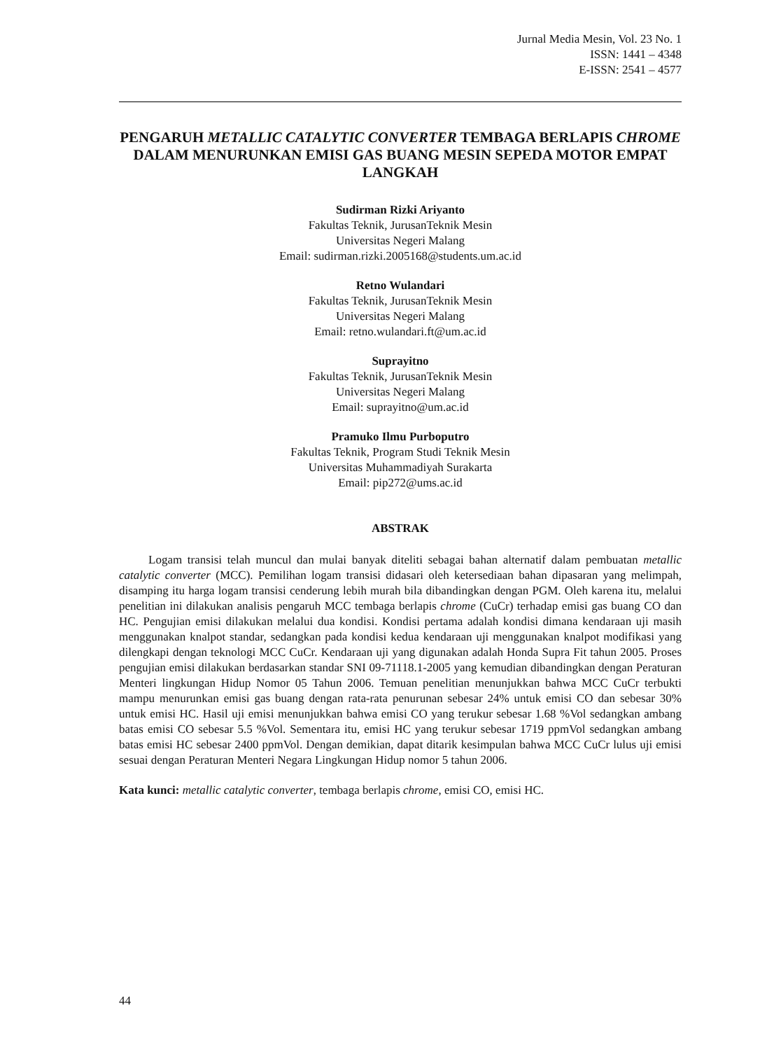Jurnal Media Mesin, Vol. 23 No. 1
ISSN: 1441 – 4348
E-ISSN: 2541 – 4577
PENGARUH METALLIC CATALYTIC CONVERTER TEMBAGA BERLAPIS CHROME DALAM MENURUNKAN EMISI GAS BUANG MESIN SEPEDA MOTOR EMPAT LANGKAH
Sudirman Rizki Ariyanto
Fakultas Teknik, JurusanTeknik Mesin
Universitas Negeri Malang
Email: sudirman.rizki.2005168@students.um.ac.id
Retno Wulandari
Fakultas Teknik, JurusanTeknik Mesin
Universitas Negeri Malang
Email: retno.wulandari.ft@um.ac.id
Suprayitno
Fakultas Teknik, JurusanTeknik Mesin
Universitas Negeri Malang
Email: suprayitno@um.ac.id
Pramuko Ilmu Purboputro
Fakultas Teknik, Program Studi Teknik Mesin
Universitas Muhammadiyah Surakarta
Email: pip272@ums.ac.id
ABSTRAK
Logam transisi telah muncul dan mulai banyak diteliti sebagai bahan alternatif dalam pembuatan metallic catalytic converter (MCC). Pemilihan logam transisi didasari oleh ketersediaan bahan dipasaran yang melimpah, disamping itu harga logam transisi cenderung lebih murah bila dibandingkan dengan PGM. Oleh karena itu, melalui penelitian ini dilakukan analisis pengaruh MCC tembaga berlapis chrome (CuCr) terhadap emisi gas buang CO dan HC. Pengujian emisi dilakukan melalui dua kondisi. Kondisi pertama adalah kondisi dimana kendaraan uji masih menggunakan knalpot standar, sedangkan pada kondisi kedua kendaraan uji menggunakan knalpot modifikasi yang dilengkapi dengan teknologi MCC CuCr. Kendaraan uji yang digunakan adalah Honda Supra Fit tahun 2005. Proses pengujian emisi dilakukan berdasarkan standar SNI 09-71118.1-2005 yang kemudian dibandingkan dengan Peraturan Menteri lingkungan Hidup Nomor 05 Tahun 2006. Temuan penelitian menunjukkan bahwa MCC CuCr terbukti mampu menurunkan emisi gas buang dengan rata-rata penurunan sebesar 24% untuk emisi CO dan sebesar 30% untuk emisi HC. Hasil uji emisi menunjukkan bahwa emisi CO yang terukur sebesar 1.68 %Vol sedangkan ambang batas emisi CO sebesar 5.5 %Vol. Sementara itu, emisi HC yang terukur sebesar 1719 ppmVol sedangkan ambang batas emisi HC sebesar 2400 ppmVol. Dengan demikian, dapat ditarik kesimpulan bahwa MCC CuCr lulus uji emisi sesuai dengan Peraturan Menteri Negara Lingkungan Hidup nomor 5 tahun 2006.
Kata kunci: metallic catalytic converter, tembaga berlapis chrome, emisi CO, emisi HC.
44